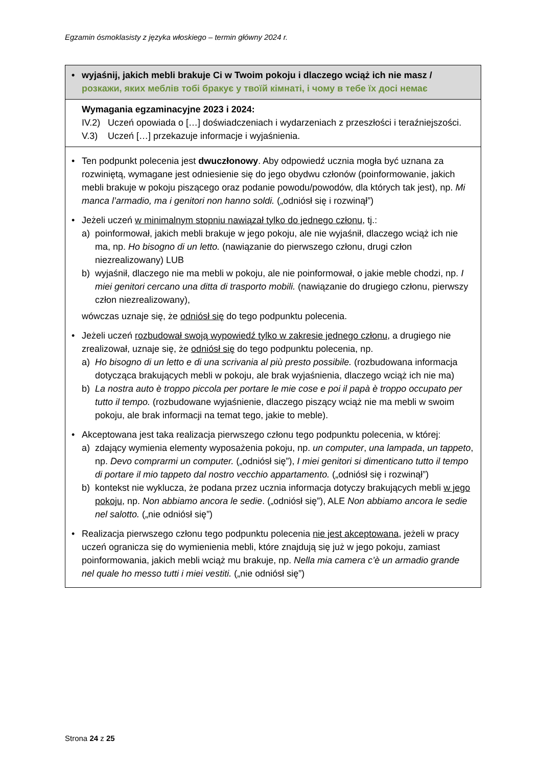Egzamin ósmoklasisty z języka włoskiego – termin główny 2024 r.
| • wyjaśnij, jakich mebli brakuje Ci w Twoim pokoju i dlaczego wciąż ich nie masz / розкажи, яких меблів тобі бракує у твоїй кімнаті, і чому в тебе їх досі немає |
| Wymagania egzaminacyjne 2023 i 2024: IV.2) Uczeń opowiada o […] doświadczeniach i wydarzeniach z przeszłości i teraźniejszości. V.3) Uczeń […] przekazuje informacje i wyjaśnienia. |
| • Ten podpunkt polecenia jest dwuczłonowy . Aby odpowiedź ucznia mogła być uznana za rozwiniętą, wymagane jest odniesienie się do jego obydwu członów (poinformowanie, jakich mebli brakuje w pokoju piszącego oraz podanie powodu/powodów, dla których tak jest), np. Mi manca l’armadio, ma i genitori non hanno soldi. („odniósł się i rozwinął”) • Jeżeli uczeń w minimalnym stopniu nawiązał tylko do jednego członu , tj.: a) poinformował, jakich mebli brakuje w jego pokoju, ale nie wyjaśnił, dlaczego wciąż ich nie ma, np. Ho bisogno di un letto. (nawiązanie do pierwszego członu, drugi człon niezrealizowany) LUB b) wyjaśnił, dlaczego nie ma mebli w pokoju, ale nie poinformował, o jakie meble chodzi, np. I miei genitori cercano una ditta di trasporto mobili. (nawiązanie do drugiego członu, pierwszy człon niezrealizowany), wówczas uznaje się, że odniósł się do tego podpunktu polecenia. • Jeżeli uczeń rozbudował swoją wypowiedź tylko w zakresie jednego członu , a drugiego nie zrealizował, uznaje się, że odniósł się do tego podpunktu polecenia, np. a) Ho bisogno di un letto e di una scrivania al più presto possibile. (rozbudowana informacja dotycząca brakujących mebli w pokoju, ale brak wyjaśnienia, dlaczego wciąż ich nie ma) b) La nostra auto è troppo piccola per portare le mie cose e poi il papà è troppo occupato per tutto il tempo. (rozbudowane wyjaśnienie, dlaczego piszący wciąż nie ma mebli w swoim pokoju, ale brak informacji na temat tego, jakie to meble). • Akceptowana jest taka realizacja pierwszego członu tego podpunktu polecenia, w której: a) zdający wymienia elementy wyposażenia pokoju, np. un computer , una lampada , un tappeto , np. Devo comprarmi un computer. („odniósł się”), I miei genitori si dimenticano tutto il tempo di portare il mio tappeto dal nostro vecchio appartamento. („odniósł się i rozwinął”) b) kontekst nie wyklucza, że podana przez ucznia informacja dotyczy brakujących mebli w jego pokoju , np. Non abbiamo ancora le sedie . („odniósł się”), ALE Non abbiamo ancora le sedie nel salotto. („nie odniósł się”) • Realizacja pierwszego członu tego podpunktu polecenia nie jest akceptowana , jeżeli w pracy uczeń ogranicza się do wymienienia mebli, które znajdują się już w jego pokoju, zamiast poinformowania, jakich mebli wciąż mu brakuje, np. Nella mia camera c’è un armadio grande nel quale ho messo tutti i miei vestiti. („nie odniósł się”) |
Strona 24 z 25